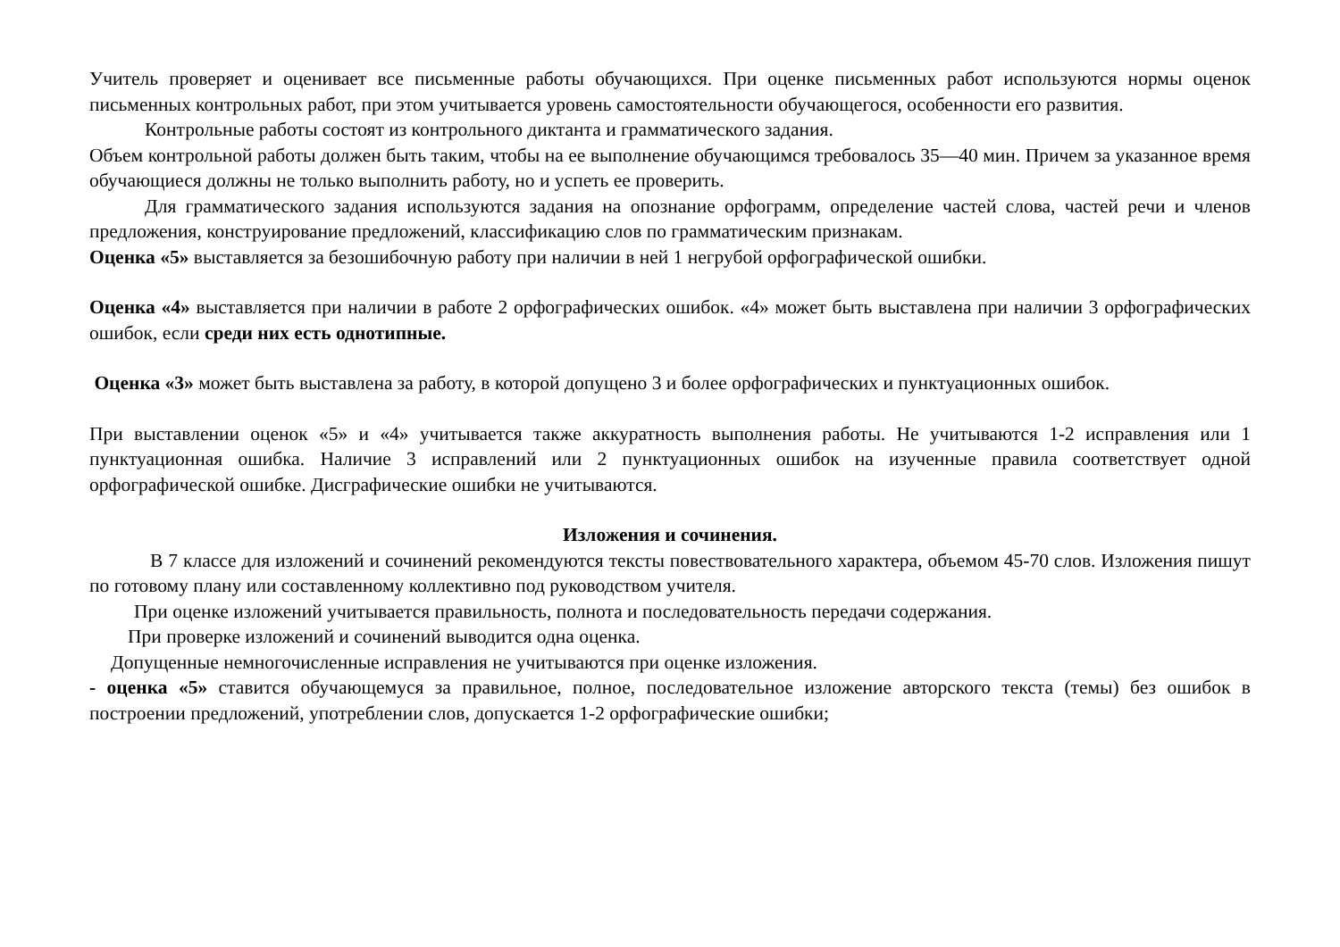Учитель проверяет и оценивает все письменные работы обучающихся. При оценке письменных работ используются нормы оценок письменных контрольных работ, при этом учитывается уровень самостоятельности обучающегося, особенности его развития.
Контрольные работы состоят из контрольного диктанта и грамматического задания.
Объем контрольной работы должен быть таким, чтобы на ее выполнение обучающимся требовалось 35—40 мин. Причем за указанное время обучающиеся должны не только выполнить работу, но и успеть ее проверить.
Для грамматического задания используются задания на опознание орфограмм, определение частей слова, частей речи и членов предложения, конструирование предложений, классификацию слов по грамматическим признакам.
Оценка «5» выставляется за безошибочную работу при наличии в ней 1 негрубой орфографической ошибки.
Оценка «4» выставляется при наличии в работе 2 орфографических ошибок. «4» может быть выставлена при наличии 3 орфографических ошибок, если среди них есть однотипные.
Оценка «3» может быть выставлена за работу, в которой допущено 3 и более орфографических и пунктуационных ошибок.
При выставлении оценок «5» и «4» учитывается также аккуратность выполнения работы. Не учитываются 1-2 исправления или 1 пунктуационная ошибка. Наличие 3 исправлений или 2 пунктуационных ошибок на изученные правила соответствует одной орфографической ошибке. Дисграфические ошибки не учитываются.
Изложения и сочинения.
В 7 классе для изложений и сочинений рекомендуются тексты повествовательного характера, объемом 45-70 слов. Изложения пишут по готовому плану или составленному коллективно под руководством учителя.
При оценке изложений учитывается правильность, полнота и последовательность передачи содержания.
При проверке изложений и сочинений выводится одна оценка.
Допущенные немногочисленные исправления не учитываются при оценке изложения.
- оценка «5» ставится обучающемуся за правильное, полное, последовательное изложение авторского текста (темы) без ошибок в построении предложений, употреблении слов, допускается 1-2 орфографические ошибки;